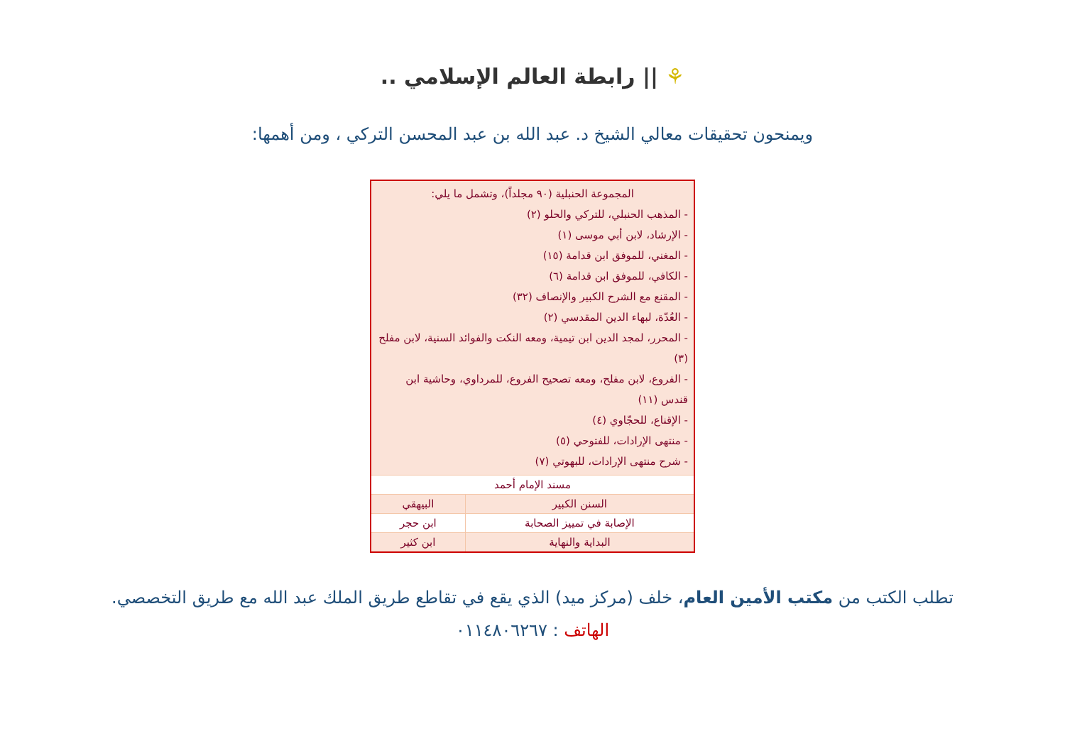⚘ || رابطة العالم الإسلامي ..
ويمنحون تحقيقات معالي الشيخ د. عبد الله بن عبد المحسن التركي ، ومن أهمها:
| المجموعة الحنبلية (٩٠ مجلداً)، وتشمل ما يلي: - المذهب الحنبلي، للتركي والحلو (٢) - الإرشاد، لابن أبي موسى (١) - المغني، للموفق ابن قدامة (١٥) - الكافي، للموفق ابن قدامة (٦) - المقنع مع الشرح الكبير والإنصاف (٣٢) - العُدّة، لبهاء الدين المقدسي (٢) - المحرر، لمجد الدين ابن تيمية، ومعه النكت والفوائد السنية، لابن مفلح (٣) - الفروع، لابن مفلح، ومعه تصحيح الفروع، للمرداوي، وحاشية ابن قندس (١١) - الإقناع، للحجّاوي (٤) - منتهى الإرادات، للفتوحي (٥) - شرح منتهى الإرادات، للبهوتي (٧) | |
| مسند الإمام أحمد | |
| السنن الكبير | البيهقي |
| الإصابة في تمييز الصحابة | ابن حجر |
| البداية والنهاية | ابن كثير |
تطلب الكتب من مكتب الأمين العام، خلف (مركز ميد) الذي يقع في تقاطع طريق الملك عبد الله مع طريق التخصصي.
الهاتف : ٠١١٤٨٠٦٢٦٧